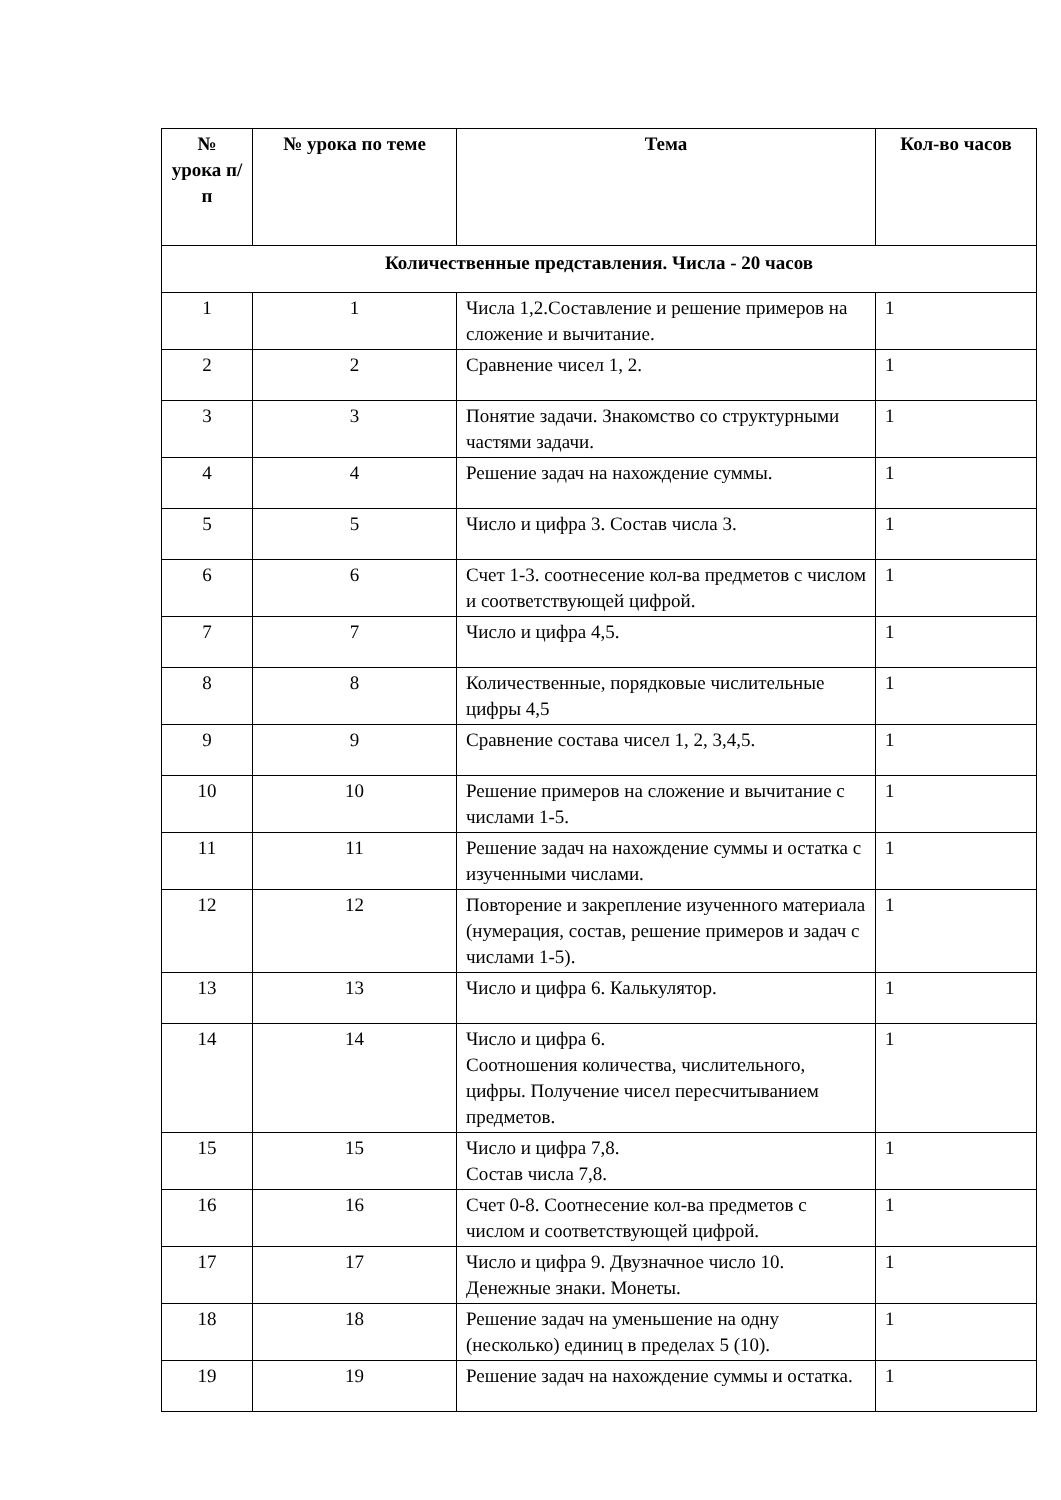| № урока п/п | № урока по теме | Тема | Кол-во часов |
| --- | --- | --- | --- |
| Количественные представления. Числа - 20 часов | | | |
| 1 | 1 | Числа 1,2.Составление и решение примеров на сложение и вычитание. | 1 |
| 2 | 2 | Сравнение чисел 1, 2. | 1 |
| 3 | 3 | Понятие задачи. Знакомство со структурными частями задачи. | 1 |
| 4 | 4 | Решение задач на нахождение суммы. | 1 |
| 5 | 5 | Число и цифра 3. Состав числа 3. | 1 |
| 6 | 6 | Счет 1-3. соотнесение кол-ва предметов с числом и соответствующей цифрой. | 1 |
| 7 | 7 | Число и цифра 4,5. | 1 |
| 8 | 8 | Количественные, порядковые числительные цифры 4,5 | 1 |
| 9 | 9 | Сравнение состава чисел 1, 2, 3,4,5. | 1 |
| 10 | 10 | Решение примеров на сложение и вычитание с числами 1-5. | 1 |
| 11 | 11 | Решение задач на нахождение суммы и остатка с изученными числами. | 1 |
| 12 | 12 | Повторение и закрепление изученного материала (нумерация, состав, решение примеров и задач с числами 1-5). | 1 |
| 13 | 13 | Число и цифра 6. Калькулятор. | 1 |
| 14 | 14 | Число и цифра 6. Соотношения количества, числительного, цифры. Получение чисел пересчитыванием предметов. | 1 |
| 15 | 15 | Число и цифра 7,8. Состав числа 7,8. | 1 |
| 16 | 16 | Счет 0-8. Соотнесение кол-ва предметов с числом и соответствующей цифрой. | 1 |
| 17 | 17 | Число и цифра 9. Двузначное число 10. Денежные знаки. Монеты. | 1 |
| 18 | 18 | Решение задач на уменьшение на одну (несколько) единиц в пределах 5 (10). | 1 |
| 19 | 19 | Решение задач на нахождение суммы и остатка. | 1 |